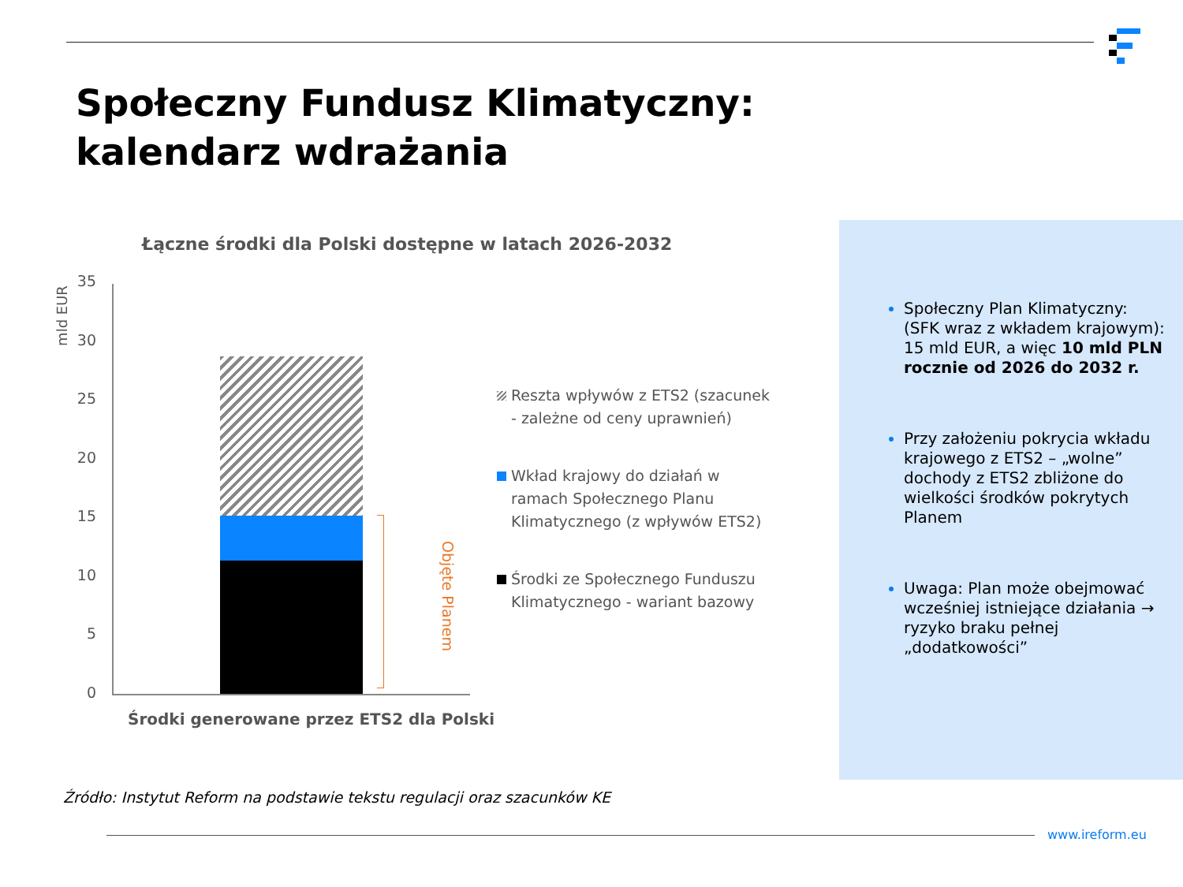Społeczny Fundusz Klimatyczny:
kalendarz wdrażania
Łączne środki dla Polski dostępne w latach 2026-2032
mld EUR
35
30
25
20
15
10
5
0
Objęte Planem
Środki generowane przez ETS2 dla Polski
Reszta wpływów z ETS2 (szacunek - zależne od ceny uprawnień)
Wkład krajowy do działań w ramach Społecznego Planu Klimatycznego (z wpływów ETS2)
Środki ze Społecznego Funduszu Klimatycznego - wariant bazowy
Społeczny Plan Klimatyczny: (SFK wraz z wkładem krajowym): 15 mld EUR, a więc 10 mld PLN rocznie od 2026 do 2032 r.
Przy założeniu pokrycia wkładu krajowego z ETS2 – „wolne” dochody z ETS2 zbliżone do wielkości środków pokrytych Planem
Uwaga: Plan może obejmować wcześniej istniejące działania → ryzyko braku pełnej „dodatkowości”
Źródło: Instytut Reform na podstawie tekstu regulacji oraz szacunków KE
www.ireform.eu